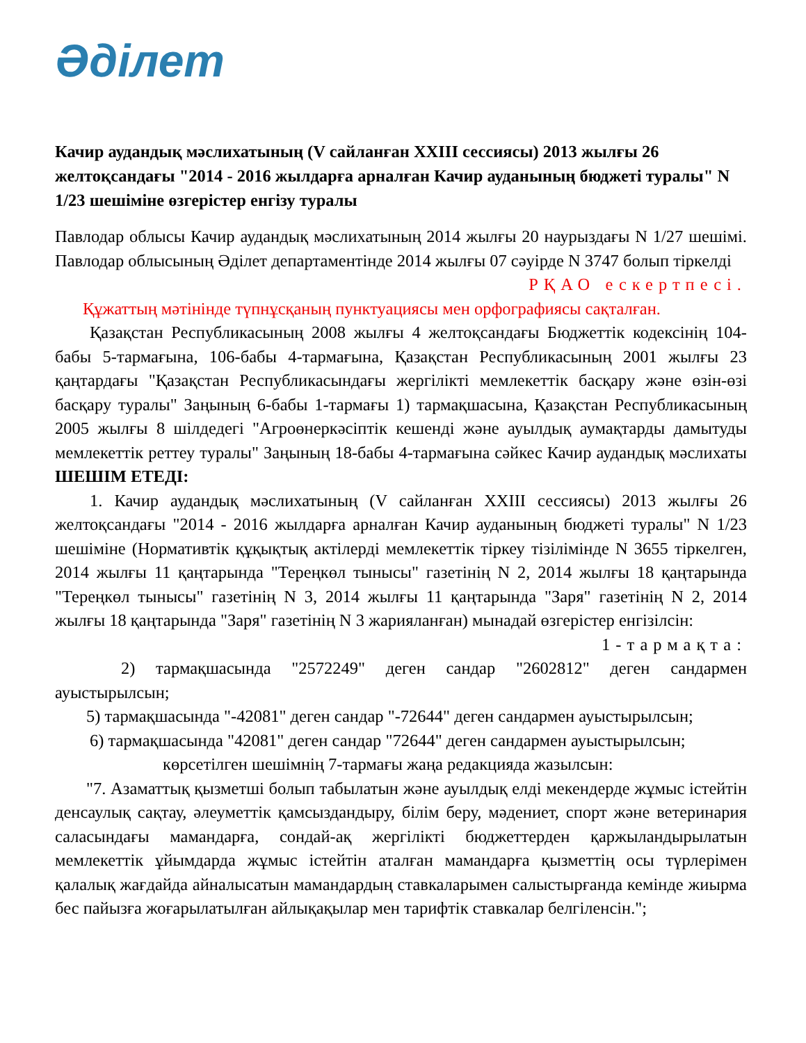Әділет
Качир аудандық мәслихатының (V сайланған XXIII сессиясы) 2013 жылғы 26 желтоқсандағы "2014 - 2016 жылдарға арналған Качир ауданының бюджеті туралы" N 1/23 шешіміне өзгерістер енгізу туралы
Павлодар облысы Качир аудандық мәслихатының 2014 жылғы 20 наурыздағы N 1/27 шешімі. Павлодар облысының Әділет департаментінде 2014 жылғы 07 сәуірде N 3747 болып тіркелді
РҚАО ескертпесі.
Құжаттың мәтінінде түпнұсқаның пунктуациясы мен орфографиясы сақталған.
Қазақстан Республикасының 2008 жылғы 4 желтоқсандағы Бюджеттік кодексінің 104-бабы 5-тармағына, 106-бабы 4-тармағына, Қазақстан Республикасының 2001 жылғы 23 қаңтардағы "Қазақстан Республикасындағы жергілікті мемлекеттік басқару және өзін-өзі басқару туралы" Заңының 6-бабы 1-тармағы 1) тармақшасына, Қазақстан Республикасының 2005 жылғы 8 шілдедегі "Агроөнеркәсіптік кешенді және ауылдық аумақтарды дамытуды мемлекеттік реттеу туралы" Заңының 18-бабы 4-тармағына сәйкес Качир аудандық мәслихаты ШЕШІМ ЕТЕДІ:
1. Качир аудандық мәслихатының (V сайланған XXIII сессиясы) 2013 жылғы 26 желтоқсандағы "2014 - 2016 жылдарға арналған Качир ауданының бюджеті туралы" N 1/23 шешіміне (Нормативтік құқықтық актілерді мемлекеттік тіркеу тізілімінде N 3655 тіркелген, 2014 жылғы 11 қаңтарында "Тереңкөл тынысы" газетінің N 2, 2014 жылғы 18 қаңтарында "Тереңкөл тынысы" газетінің N 3, 2014 жылғы 11 қаңтарында "Заря" газетінің N 2, 2014 жылғы 18 қаңтарында "Заря" газетінің N 3 жарияланған) мынадай өзгерістер енгізілсін:
1-тармақта:
2) тармақшасында "2572249" деген сандар "2602812" деген сандармен ауыстырылсын;
5) тармақшасында "-42081" деген сандар "-72644" деген сандармен ауыстырылсын;
6) тармақшасында "42081" деген сандар "72644" деген сандармен ауыстырылсын;
көрсетілген шешімнің 7-тармағы жаңа редакцияда жазылсын:
"7. Азаматтық қызметші болып табылатын және ауылдық елді мекендерде жұмыс істейтін денсаулық сақтау, әлеуметтік қамсыздандыру, білім беру, мәдениет, спорт және ветеринария саласындағы мамандарға, сондай-ақ жергілікті бюджеттерден қаржыландырылатын мемлекеттік ұйымдарда жұмыс істейтін аталған мамандарға қызметтің осы түрлерімен қалалық жағдайда айналысатын мамандардың ставкаларымен салыстырғанда кемінде жиырма бес пайызға жоғарылатылған айлықақылар мен тарифтік ставкалар белгіленсін.";